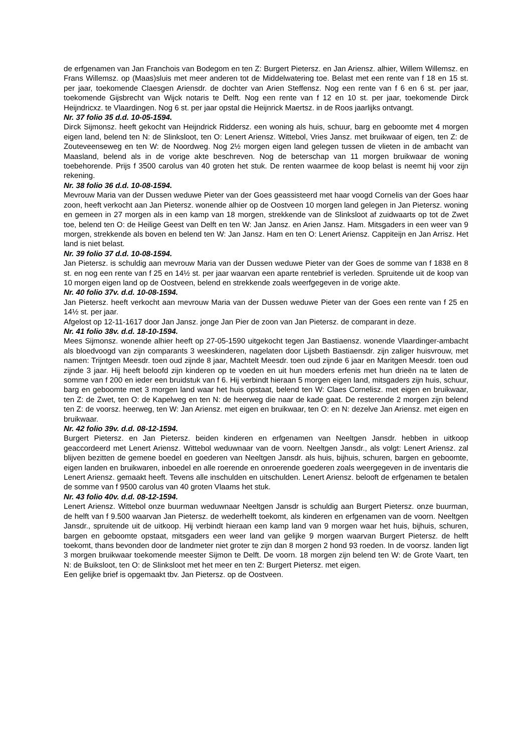de erfgenamen van Jan Franchois van Bodegom en ten Z: Burgert Pietersz. en Jan Ariensz. alhier, Willem Willemsz. en Frans Willemsz. op (Maas)sluis met meer anderen tot de Middelwatering toe. Belast met een rente van f 18 en 15 st. per jaar, toekomende Claesgen Ariensdr. de dochter van Arien Steffensz. Nog een rente van f 6 en 6 st. per jaar, toekomende Gijsbrecht van Wijck notaris te Delft. Nog een rente van f 12 en 10 st. per jaar, toekomende Dirck Heijndricxz. te Vlaardingen. Nog 6 st. per jaar opstal die Heijnrick Maertsz. in de Roos jaarlijks ontvangt.
Nr. 37 folio 35 d.d. 10-05-1594.
Dirck Sijmonsz. heeft gekocht van Heijndrick Riddersz. een woning als huis, schuur, barg en geboomte met 4 morgen eigen land, belend ten N: de Slinksloot, ten O: Lenert Ariensz. Wittebol, Vries Jansz. met bruikwaar of eigen, ten Z: de Zouteveenseweg en ten W: de Noordweg. Nog 2½ morgen eigen land gelegen tussen de vlieten in de ambacht van Maasland, belend als in de vorige akte beschreven. Nog de beterschap van 11 morgen bruikwaar de woning toebehorende. Prijs f 3500 carolus van 40 groten het stuk. De renten waarmee de koop belast is neemt hij voor zijn rekening.
Nr. 38 folio 36 d.d. 10-08-1594.
Mevrouw Maria van der Dussen weduwe Pieter van der Goes geassisteerd met haar voogd Cornelis van der Goes haar zoon, heeft verkocht aan Jan Pietersz. wonende alhier op de Oostveen 10 morgen land gelegen in Jan Pietersz. woning en gemeen in 27 morgen als in een kamp van 18 morgen, strekkende van de Slinksloot af zuidwaarts op tot de Zwet toe, belend ten O: de Heilige Geest van Delft en ten W: Jan Jansz. en Arien Jansz. Ham. Mitsgaders in een weer van 9 morgen, strekkende als boven en belend ten W: Jan Jansz. Ham en ten O: Lenert Ariensz. Cappiteijn en Jan Arrisz. Het land is niet belast.
Nr. 39 folio 37 d.d. 10-08-1594.
Jan Pietersz. is schuldig aan mevrouw Maria van der Dussen weduwe Pieter van der Goes de somme van f 1838 en 8 st. en nog een rente van f 25 en 14½ st. per jaar waarvan een aparte rentebrief is verleden. Spruitende uit de koop van 10 morgen eigen land op de Oostveen, belend en strekkende zoals weerfgegeven in de vorige akte.
Nr. 40 folio 37v. d.d. 10-08-1594.
Jan Pietersz. heeft verkocht aan mevrouw Maria van der Dussen weduwe Pieter van der Goes een rente van f 25 en 14½ st. per jaar.
Afgelost op 12-11-1617 door Jan Jansz. jonge Jan Pier de zoon van Jan Pietersz. de comparant in deze.
Nr. 41 folio 38v. d.d. 18-10-1594.
Mees Sijmonsz. wonende alhier heeft op 27-05-1590 uitgekocht tegen Jan Bastiaensz. wonende Vlaardinger-ambacht als bloedvoogd van zijn comparants 3 weeskinderen, nagelaten door Lijsbeth Bastiaensdr. zijn zaliger huisvrouw, met namen: Trijntgen Meesdr. toen oud zijnde 8 jaar, Machtelt Meesdr. toen oud zijnde 6 jaar en Maritgen Meesdr. toen oud zijnde 3 jaar. Hij heeft beloofd zijn kinderen op te voeden en uit hun moeders erfenis met hun drieën na te laten de somme van f 200 en ieder een bruidstuk van f 6. Hij verbindt hieraan 5 morgen eigen land, mitsgaders zijn huis, schuur, barg en geboomte met 3 morgen land waar het huis opstaat, belend ten W: Claes Cornelisz. met eigen en bruikwaar, ten Z: de Zwet, ten O: de Kapelweg en ten N: de heerweg die naar de kade gaat. De resterende 2 morgen zijn belend ten Z: de voorsz. heerweg, ten W: Jan Ariensz. met eigen en bruikwaar, ten O: en N: dezelve Jan Ariensz. met eigen en bruikwaar.
Nr. 42 folio 39v. d.d. 08-12-1594.
Burgert Pietersz. en Jan Pietersz. beiden kinderen en erfgenamen van Neeltgen Jansdr. hebben in uitkoop geaccordeerd met Lenert Ariensz. Wittebol weduwnaar van de voorn. Neeltgen Jansdr., als volgt: Lenert Ariensz. zal blijven bezitten de gemene boedel en goederen van Neeltgen Jansdr. als huis, bijhuis, schuren, bargen en geboomte, eigen landen en bruikwaren, inboedel en alle roerende en onroerende goederen zoals weergegeven in de inventaris die Lenert Ariensz. gemaakt heeft. Tevens alle inschulden en uitschulden. Lenert Ariensz. belooft de erfgenamen te betalen de somme van f 9500 carolus van 40 groten Vlaams het stuk.
Nr. 43 folio 40v. d.d. 08-12-1594.
Lenert Ariensz. Wittebol onze buurman weduwnaar Neeltgen Jansdr is schuldig aan Burgert Pietersz. onze buurman, de helft van f 9.500 waarvan Jan Pietersz. de wederhelft toekomt, als kinderen en erfgenamen van de voorn. Neeltgen Jansdr., spruitende uit de uitkoop. Hij verbindt hieraan een kamp land van 9 morgen waar het huis, bijhuis, schuren, bargen en geboomte opstaat, mitsgaders een weer land van gelijke 9 morgen waarvan Burgert Pietersz. de helft toekomt, thans bevonden door de landmeter niet groter te zijn dan 8 morgen 2 hond 93 roeden. In de voorsz. landen ligt 3 morgen bruikwaar toekomende meester Sijmon te Delft. De voorn. 18 morgen zijn belend ten W: de Grote Vaart, ten N: de Buiksloot, ten O: de Slinksloot met het meer en ten Z: Burgert Pietersz. met eigen.
Een gelijke brief is opgemaakt tbv. Jan Pietersz. op de Oostveen.